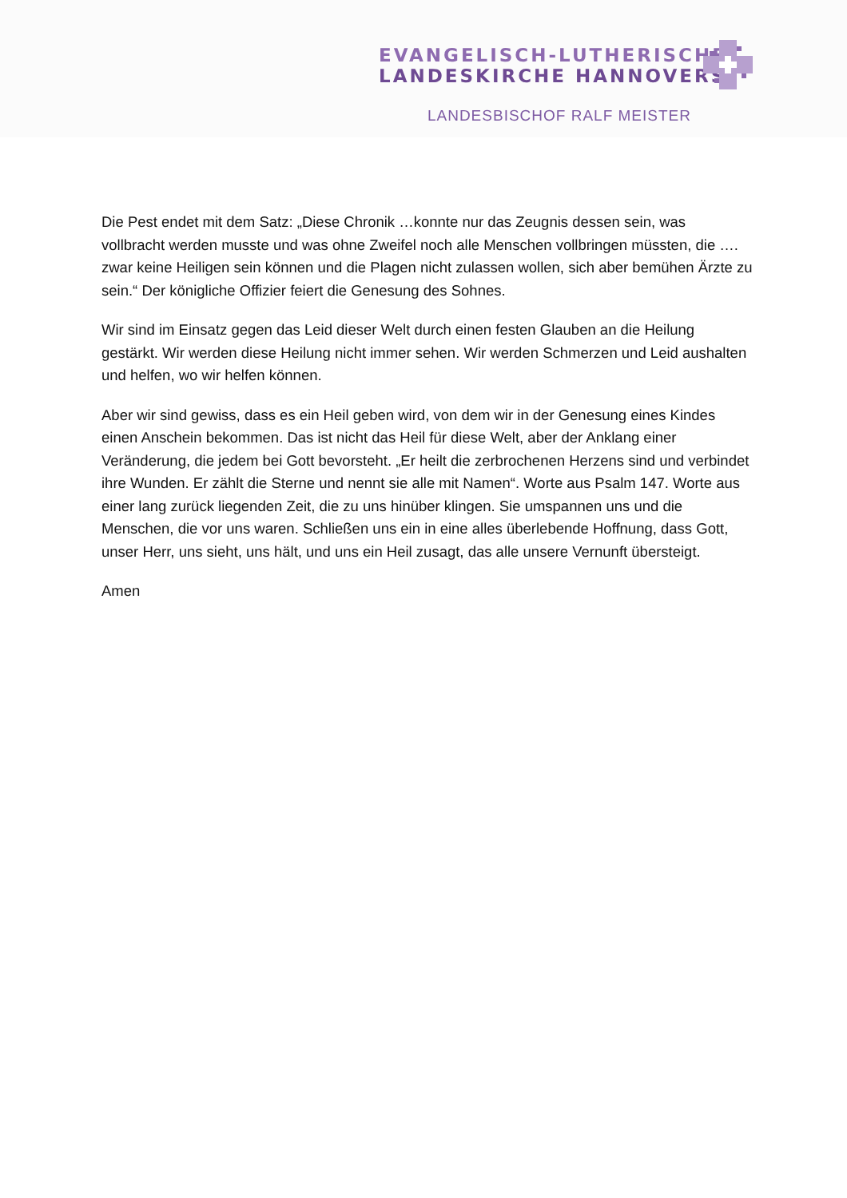EVANGELISCH-LUTHERISCHE
LANDESKIRCHE HANNOVERS
LANDESBISCHOF RALF MEISTER
Die Pest endet mit dem Satz: „Diese Chronik …konnte nur das Zeugnis dessen sein, was vollbracht werden musste und was ohne Zweifel noch alle Menschen vollbringen müssten, die …. zwar keine Heiligen sein können und die Plagen nicht zulassen wollen, sich aber bemühen Ärzte zu sein.“ Der königliche Offizier feiert die Genesung des Sohnes.
Wir sind im Einsatz gegen das Leid dieser Welt durch einen festen Glauben an die Heilung gestärkt. Wir werden diese Heilung nicht immer sehen. Wir werden Schmerzen und Leid aushalten und helfen, wo wir helfen können.
Aber wir sind gewiss, dass es ein Heil geben wird, von dem wir in der Genesung eines Kindes einen Anschein bekommen. Das ist nicht das Heil für diese Welt, aber der Anklang einer Veränderung, die jedem bei Gott bevorsteht. „Er heilt die zerbrochenen Herzens sind und verbindet ihre Wunden. Er zählt die Sterne und nennt sie alle mit Namen“. Worte aus Psalm 147. Worte aus einer lang zurück liegenden Zeit, die zu uns hinüber klingen. Sie umspannen uns und die Menschen, die vor uns waren. Schließen uns ein in eine alles überlebende Hoffnung, dass Gott, unser Herr, uns sieht, uns hält, und uns ein Heil zusagt, das alle unsere Vernunft übersteigt.
Amen